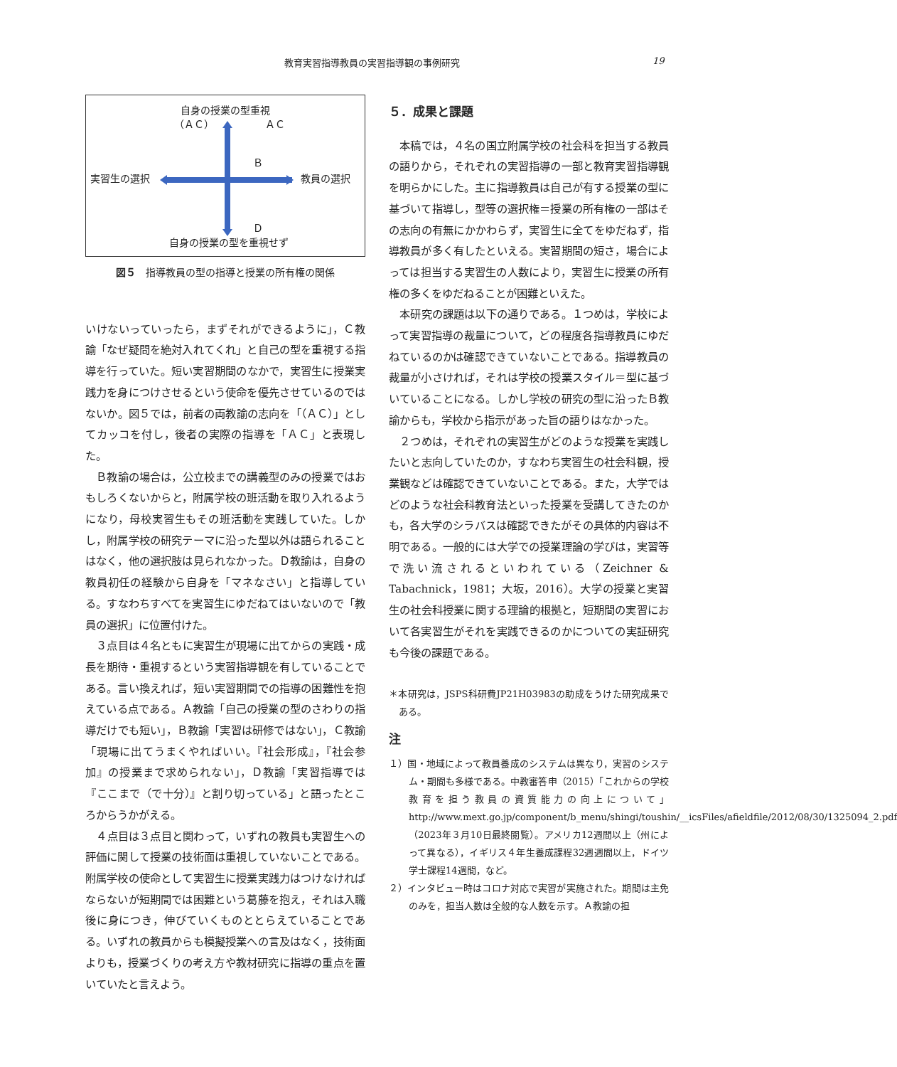教育実習指導教員の実習指導観の事例研究 19
自身の授業の型重視
（ＡＣ） ＡＣ
Ｂ
実習生の選択 教員の選択
Ｄ
自身の授業の型を重視せず
図５　指導教員の型の指導と授業の所有権の関係
いけないっていったら，まずそれができるように」，Ｃ教諭「なぜ疑問を絶対入れてくれ」と自己の型を重視する指導を行っていた。短い実習期間のなかで，実習生に授業実践力を身につけさせるという使命を優先させているのではないか。図５では，前者の両教諭の志向を「（ＡＣ）」としてカッコを付し，後者の実際の指導を「ＡＣ」と表現した。
Ｂ教諭の場合は，公立校までの講義型のみの授業ではおもしろくないからと，附属学校の班活動を取り入れるようになり，母校実習生もその班活動を実践していた。しかし，附属学校の研究テーマに沿った型以外は語られることはなく，他の選択肢は見られなかった。Ｄ教諭は，自身の教員初任の経験から自身を「マネなさい」と指導している。すなわちすべてを実習生にゆだねてはいないので「教員の選択」に位置付けた。
３点目は４名ともに実習生が現場に出てからの実践・成長を期待・重視するという実習指導観を有していることである。言い換えれば，短い実習期間での指導の困難性を抱えている点である。Ａ教諭「自己の授業の型のさわりの指導だけでも短い」，Ｂ教諭「実習は研修ではない」，Ｃ教諭「現場に出てうまくやればいい。『社会形成』，『社会参加』の授業まで求められない」，Ｄ教諭「実習指導では『ここまで（で十分）』と割り切っている」と語ったところからうかがえる。
４点目は３点目と関わって，いずれの教員も実習生への評価に関して授業の技術面は重視していないことである。附属学校の使命として実習生に授業実践力はつけなければならないが短期間では困難という葛藤を抱え，それは入職後に身につき，伸びていくものととらえていることである。いずれの教員からも模擬授業への言及はなく，技術面よりも，授業づくりの考え方や教材研究に指導の重点を置いていたと言えよう。
５．成果と課題
本稿では，４名の国立附属学校の社会科を担当する教員の語りから，それぞれの実習指導の一部と教育実習指導観を明らかにした。主に指導教員は自己が有する授業の型に基づいて指導し，型等の選択権＝授業の所有権の一部はその志向の有無にかかわらず，実習生に全てをゆだねず，指導教員が多く有したといえる。実習期間の短さ，場合によっては担当する実習生の人数により，実習生に授業の所有権の多くをゆだねることが困難といえた。
本研究の課題は以下の通りである。１つめは，学校によって実習指導の裁量について，どの程度各指導教員にゆだねているのかは確認できていないことである。指導教員の裁量が小さければ，それは学校の授業スタイル＝型に基づいていることになる。しかし学校の研究の型に沿ったＢ教諭からも，学校から指示があった旨の語りはなかった。
２つめは，それぞれの実習生がどのような授業を実践したいと志向していたのか，すなわち実習生の社会科観，授業観などは確認できていないことである。また，大学ではどのような社会科教育法といった授業を受講してきたのかも，各大学のシラバスは確認できたがその具体的内容は不明である。一般的には大学での授業理論の学びは，実習等で洗い流されるといわれている（Zeichner & Tabachnick，1981；大坂，2016）。大学の授業と実習生の社会科授業に関する理論的根拠と，短期間の実習において各実習生がそれを実践できるのかについての実証研究も今後の課題である。
＊本研究は，JSPS科研費JP21H03983の助成をうけた研究成果である。
注
１）国・地域によって教員養成のシステムは異なり，実習のシステム・期間も多様である。中教審答申（2015）「これからの学校教育を担う教員の資質能力の向上について」http://www.mext.go.jp/component/b_menu/shingi/toushin/__icsFiles/afieldfile/2012/08/30/1325094_2.pdf（2023年３月10日最終閲覧）。アメリカ12週間以上（州によって異なる），イギリス４年生養成課程32週週間以上，ドイツ学士課程14週間，など。
２）インタビュー時はコロナ対応で実習が実施された。期間は主免のみを，担当人数は全般的な人数を示す。Ａ教諭の担